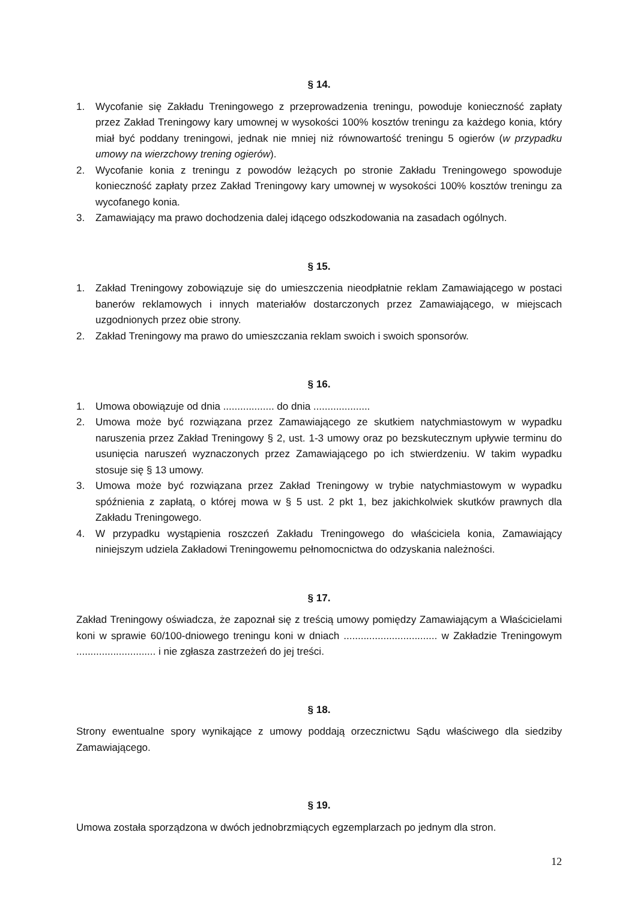§ 14.
1. Wycofanie się Zakładu Treningowego z przeprowadzenia treningu, powoduje konieczność zapłaty przez Zakład Treningowy kary umownej w wysokości 100% kosztów treningu za każdego konia, który miał być poddany treningowi, jednak nie mniej niż równowartość treningu 5 ogierów (w przypadku umowy na wierzchowy trening ogierów).
2. Wycofanie konia z treningu z powodów leżących po stronie Zakładu Treningowego spowoduje konieczność zapłaty przez Zakład Treningowy kary umownej w wysokości 100% kosztów treningu za wycofanego konia.
3. Zamawiający ma prawo dochodzenia dalej idącego odszkodowania na zasadach ogólnych.
§ 15.
1. Zakład Treningowy zobowiązuje się do umieszczenia nieodpłatnie reklam Zamawiającego w postaci banerów reklamowych i innych materiałów dostarczonych przez Zamawiającego, w miejscach uzgodnionych przez obie strony.
2. Zakład Treningowy ma prawo do umieszczania reklam swoich i swoich sponsorów.
§ 16.
1. Umowa obowiązuje od dnia .................. do dnia ....................
2. Umowa może być rozwiązana przez Zamawiającego ze skutkiem natychmiastowym w wypadku naruszenia przez Zakład Treningowy § 2, ust. 1-3 umowy oraz po bezskutecznym upływie terminu do usunięcia naruszeń wyznaczonych przez Zamawiającego po ich stwierdzeniu. W takim wypadku stosuje się § 13 umowy.
3. Umowa może być rozwiązana przez Zakład Treningowy w trybie natychmiastowym w wypadku spóźnienia z zapłatą, o której mowa w § 5 ust. 2 pkt 1, bez jakichkolwiek skutków prawnych dla Zakładu Treningowego.
4. W przypadku wystąpienia roszczeń Zakładu Treningowego do właściciela konia, Zamawiający niniejszym udziela Zakładowi Treningowemu pełnomocnictwa do odzyskania należności.
§ 17.
Zakład Treningowy oświadcza, że zapoznał się z treścią umowy pomiędzy Zamawiającym a Właścicielami koni w sprawie 60/100-dniowego treningu koni w dniach ................................. w Zakładzie Treningowym ............................ i nie zgłasza zastrzeżeń do jej treści.
§ 18.
Strony ewentualne spory wynikające z umowy poddają orzecznictwu Sądu właściwego dla siedziby Zamawiającego.
§ 19.
Umowa została sporządzona w dwóch jednobrzmiących egzemplarzach po jednym dla stron.
12